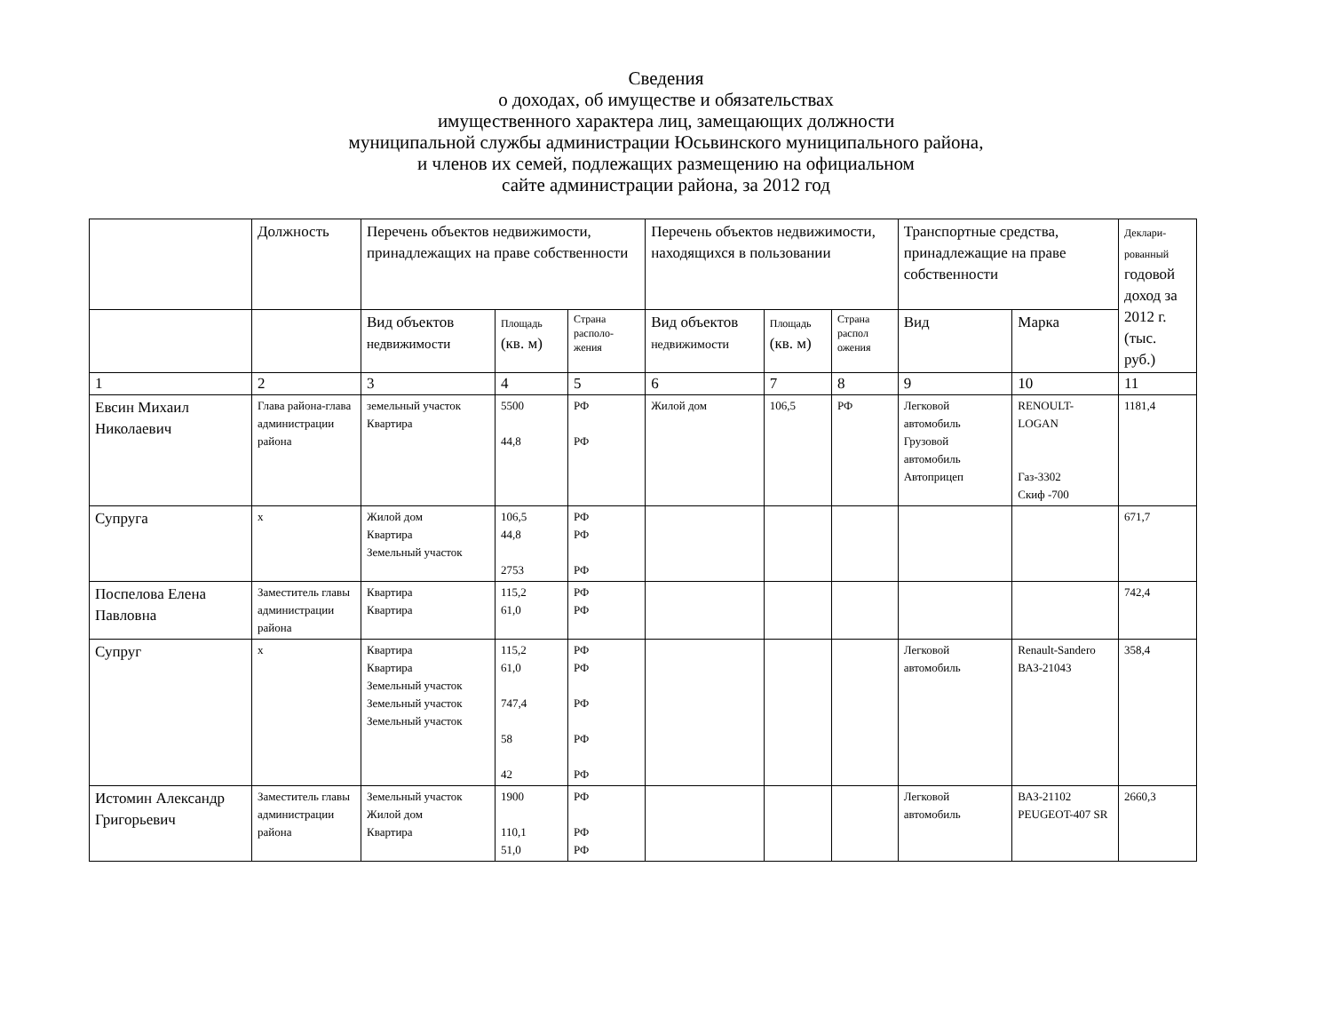Сведения
о доходах, об имуществе и обязательствах
имущественного характера лиц, замещающих должности
муниципальной службы администрации Юсьвинского муниципального района,
и членов их семей, подлежащих размещению на официальном
сайте администрации района, за 2012 год
| | Должность | Перечень объектов недвижимости, принадлежащих на праве собственности | | | Перечень объектов недвижимости, находящихся в пользовании | | | Транспортные средства, принадлежащие на праве собственности | | Деклари-рованный годовой доход за 2012 г. (тыс. руб.) |
| --- | --- | --- | --- | --- | --- | --- | --- | --- | --- | --- |
| | | Вид объектов недвижимости | Площадь (кв. м) | Страна располо-жения | Вид объектов недвижимости | Площадь (кв. м) | Страна распол ожения | Вид | Марка | |
| 1 | 2 | 3 | 4 | 5 | 6 | 7 | 8 | 9 | 10 | 11 |
| Евсин Михаил Николаевич | Глава района-глава администрации района | земельный участок Квартира | 5500 44,8 | РФ РФ | Жилой дом | 106,5 | РФ | Легковой автомобиль Грузовой автомобиль Автоприцеп | RENOULT-LOGAN Газ-3302 Скиф -700 | 1181,4 |
| Супруга | х | Жилой дом Квартира Земельный участок | 106,5 44,8 2753 | РФ РФ РФ | | | | | | 671,7 |
| Поспелова Елена Павловна | Заместитель главы администрации района | Квартира Квартира | 115,2 61,0 | РФ РФ | | | | | | 742,4 |
| Супруг | х | Квартира Квартира Земельный участок Земельный участок Земельный участок | 115,2 61,0 747,4 58 42 | РФ РФ РФ РФ РФ | | | | Легковой автомобиль | Renault-Sandero ВАЗ-21043 | 358,4 |
| Истомин Александр Григорьевич | Заместитель главы администрации района | Земельный участок Жилой дом Квартира | 1900 110,1 51,0 | РФ РФ РФ | | | | Легковой автомобиль | ВАЗ-21102 PEUGEOT-407 SR | 2660,3 |